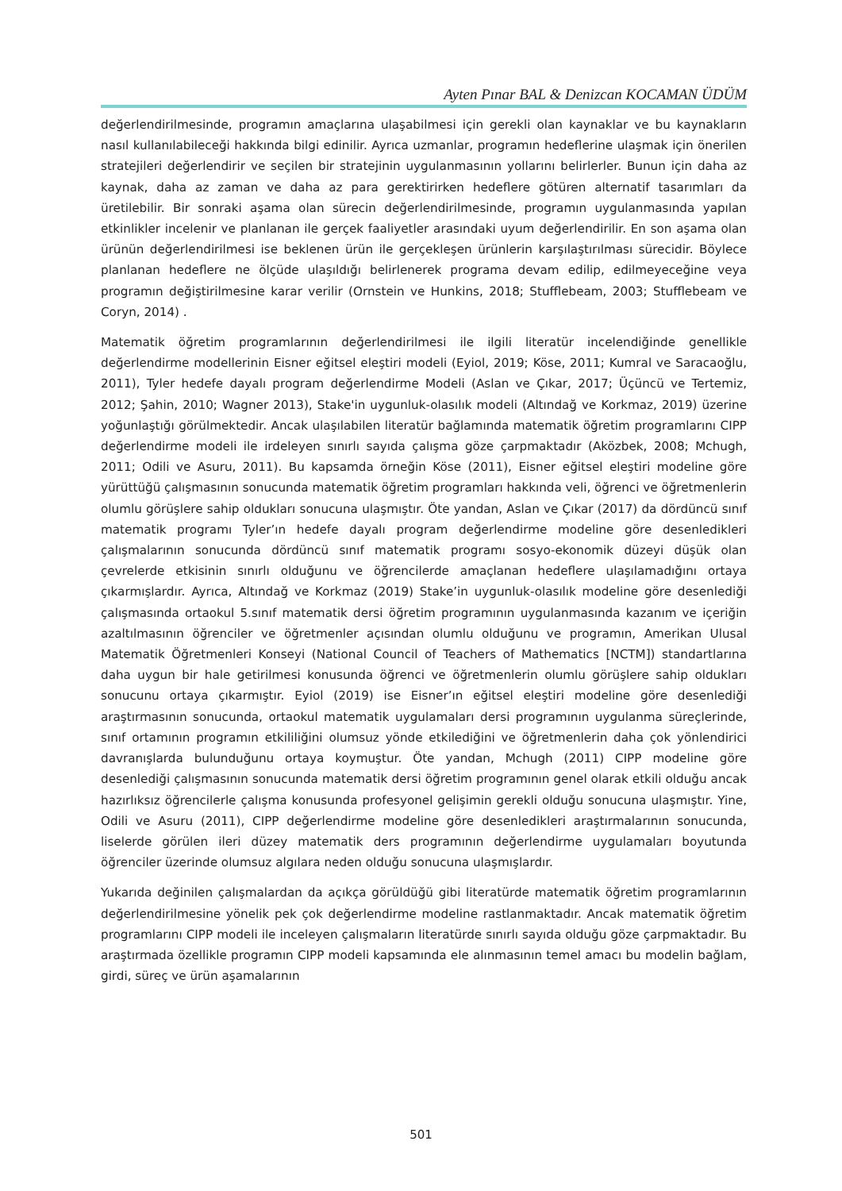Ayten Pınar BAL & Denizcan KOCAMAN ÜDÜM
değerlendirilmesinde, programın amaçlarına ulaşabilmesi için gerekli olan kaynaklar ve bu kaynakların nasıl kullanılabileceği hakkında bilgi edinilir. Ayrıca uzmanlar, programın hedeflerine ulaşmak için önerilen stratejileri değerlendirir ve seçilen bir stratejinin uygulanmasının yollarını belirlerler. Bunun için daha az kaynak, daha az zaman ve daha az para gerektirirken hedeflere götüren alternatif tasarımları da üretilebilir. Bir sonraki aşama olan sürecin değerlendirilmesinde, programın uygulanmasında yapılan etkinlikler incelenir ve planlanan ile gerçek faaliyetler arasındaki uyum değerlendirilir. En son aşama olan ürünün değerlendirilmesi ise beklenen ürün ile gerçekleşen ürünlerin karşılaştırılması sürecidir. Böylece planlanan hedeflere ne ölçüde ulaşıldığı belirlenerek programa devam edilip, edilmeyeceğine veya programın değiştirilmesine karar verilir (Ornstein ve Hunkins, 2018; Stufflebeam, 2003; Stufflebeam ve Coryn, 2014) .
Matematik öğretim programlarının değerlendirilmesi ile ilgili literatür incelendiğinde genellikle değerlendirme modellerinin Eisner eğitsel eleştiri modeli (Eyiol, 2019; Köse, 2011; Kumral ve Saracaoğlu, 2011), Tyler hedefe dayalı program değerlendirme Modeli (Aslan ve Çıkar, 2017; Üçüncü ve Tertemiz, 2012; Şahin, 2010; Wagner 2013), Stake'in uygunluk-olasılık modeli (Altındağ ve Korkmaz, 2019) üzerine yoğunlaştığı görülmektedir. Ancak ulaşılabilen literatür bağlamında matematik öğretim programlarını CIPP değerlendirme modeli ile irdeleyen sınırlı sayıda çalışma göze çarpmaktadır (Aközbek, 2008; Mchugh, 2011; Odili ve Asuru, 2011). Bu kapsamda örneğin Köse (2011), Eisner eğitsel eleştiri modeline göre yürüttüğü çalışmasının sonucunda matematik öğretim programları hakkında veli, öğrenci ve öğretmenlerin olumlu görüşlere sahip oldukları sonucuna ulaşmıştır. Öte yandan, Aslan ve Çıkar (2017) da dördüncü sınıf matematik programı Tyler’ın hedefe dayalı program değerlendirme modeline göre desenledikleri çalışmalarının sonucunda dördüncü sınıf matematik programı sosyo-ekonomik düzeyi düşük olan çevrelerde etkisinin sınırlı olduğunu ve öğrencilerde amaçlanan hedeflere ulaşılamadığını ortaya çıkarmışlardır. Ayrıca, Altındağ ve Korkmaz (2019) Stake’in uygunluk-olasılık modeline göre desenlediği çalışmasında ortaokul 5.sınıf matematik dersi öğretim programının uygulanmasında kazanım ve içeriğin azaltılmasının öğrenciler ve öğretmenler açısından olumlu olduğunu ve programın, Amerikan Ulusal Matematik Öğretmenleri Konseyi (National Council of Teachers of Mathematics [NCTM]) standartlarına daha uygun bir hale getirilmesi konusunda öğrenci ve öğretmenlerin olumlu görüşlere sahip oldukları sonucunu ortaya çıkarmıştır. Eyiol (2019) ise Eisner’ın eğitsel eleştiri modeline göre desenlediği araştırmasının sonucunda, ortaokul matematik uygulamaları dersi programının uygulanma süreçlerinde, sınıf ortamının programın etkililiğini olumsuz yönde etkilediğini ve öğretmenlerin daha çok yönlendirici davranışlarda bulunduğunu ortaya koymuştur. Öte yandan, Mchugh (2011) CIPP modeline göre desenlediği çalışmasının sonucunda matematik dersi öğretim programının genel olarak etkili olduğu ancak hazırlıksız öğrencilerle çalışma konusunda profesyonel gelişimin gerekli olduğu sonucuna ulaşmıştır. Yine, Odili ve Asuru (2011), CIPP değerlendirme modeline göre desenledikleri araştırmalarının sonucunda, liselerde görülen ileri düzey matematik ders programının değerlendirme uygulamaları boyutunda öğrenciler üzerinde olumsuz algılara neden olduğu sonucuna ulaşmışlardır.
Yukarıda değinilen çalışmalardan da açıkça görüldüğü gibi literatürde matematik öğretim programlarının değerlendirilmesine yönelik pek çok değerlendirme modeline rastlanmaktadır. Ancak matematik öğretim programlarını CIPP modeli ile inceleyen çalışmaların literatürde sınırlı sayıda olduğu göze çarpmaktadır. Bu araştırmada özellikle programın CIPP modeli kapsamında ele alınmasının temel amacı bu modelin bağlam, girdi, süreç ve ürün aşamalarının
501